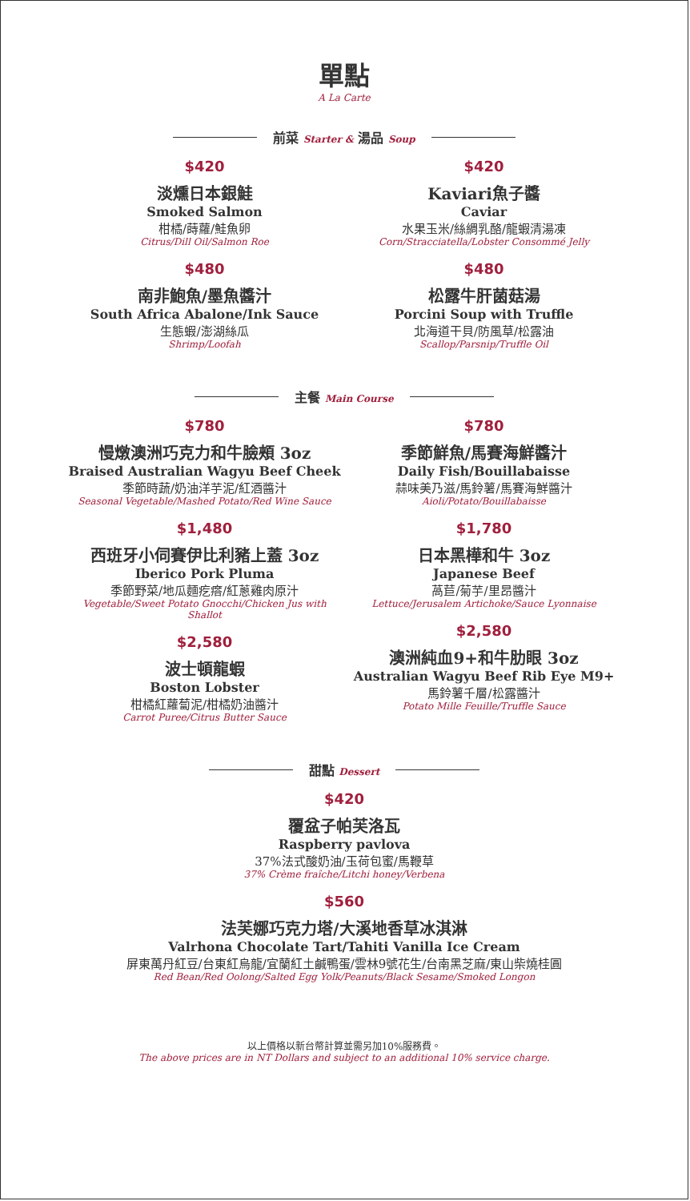單點
A La Carte
前菜 Starter & 湯品 Soup
$420
淡燻日本銀鮭
Smoked Salmon
柑橘/蒔蘿/鮭魚卵
Citrus/Dill Oil/Salmon Roe
$480
南非鮑魚/墨魚醬汁
South Africa Abalone/Ink Sauce
生態蝦/澎湖絲瓜
Shrimp/Loofah
$420
Kaviari魚子醬
Caviar
水果玉米/絲綢乳酪/龍蝦清湯凍
Corn/Stracciatella/Lobster Consommé Jelly
$480
松露牛肝菌菇湯
Porcini Soup with Truffle
北海道干貝/防風草/松露油
Scallop/Parsnip/Truffle Oil
主餐 Main Course
$780
慢燉澳洲巧克力和牛臉頰 3oz
Braised Australian Wagyu Beef Cheek
季節時蔬/奶油洋芋泥/紅酒醬汁
Seasonal Vegetable/Mashed Potato/Red Wine Sauce
$1,480
西班牙小伺賽伊比利豬上蓋 3oz
Iberico Pork Pluma
季節野菜/地瓜麵疙瘩/紅蔥雞肉原汁
Vegetable/Sweet Potato Gnocchi/Chicken Jus with Shallot
$2,580
波士頓龍蝦
Boston Lobster
柑橘紅蘿蔔泥/柑橘奶油醬汁
Carrot Puree/Citrus Butter Sauce
$780
季節鮮魚/馬賽海鮮醬汁
Daily Fish/Bouillabaisse
蒜味美乃滋/馬鈴薯/馬賽海鮮醬汁
Aioli/Potato/Bouillabaisse
$1,780
日本黑樺和牛 3oz
Japanese Beef
萵苣/菊芋/里昂醬汁
Lettuce/Jerusalem Artichoke/Sauce Lyonnaise
$2,580
澳洲純血9+和牛肋眼 3oz
Australian Wagyu Beef Rib Eye M9+
馬鈴薯千層/松露醬汁
Potato Mille Feuille/Truffle Sauce
甜點 Dessert
$420
覆盆子帕芙洛瓦
Raspberry pavlova
37%法式酸奶油/玉荷包蜜/馬鞭草
37% Crème fraîche/Litchi honey/Verbena
$560
法芙娜巧克力塔/大溪地香草冰淇淋
Valrhona Chocolate Tart/Tahiti Vanilla Ice Cream
屏東萬丹紅豆/台東紅烏龍/宜蘭紅土鹹鴨蛋/雲林9號花生/台南黑芝麻/東山柴燒桂圓
Red Bean/Red Oolong/Salted Egg Yolk/Peanuts/Black Sesame/Smoked Longon
以上價格以新台幣計算並需另加10%服務費。
The above prices are in NT Dollars and subject to an additional 10% service charge.